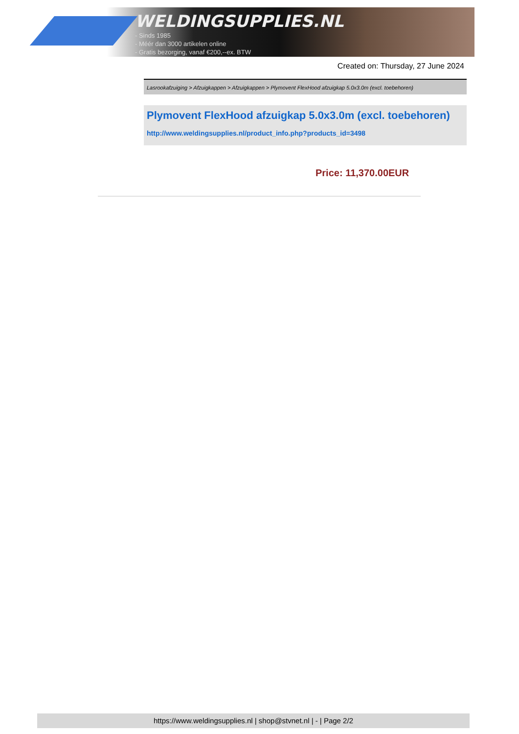WELDINGSUPPLIES.NL
- Sinds 1985
- Méér dan 3000 artikelen online
- Gratis bezorging, vanaf €200,--ex. BTW
Created on: Thursday, 27 June 2024
Lasrookafzuiging > Afzuigkappen > Afzuigkappen > Plymovent FlexHood afzuigkap 5.0x3.0m (excl. toebehoren)
Plymovent FlexHood afzuigkap 5.0x3.0m (excl. toebehoren)
http://www.weldingsupplies.nl/product_info.php?products_id=3498
Price: 11,370.00EUR
https://www.weldingsupplies.nl | shop@stvnet.nl | - | Page 2/2